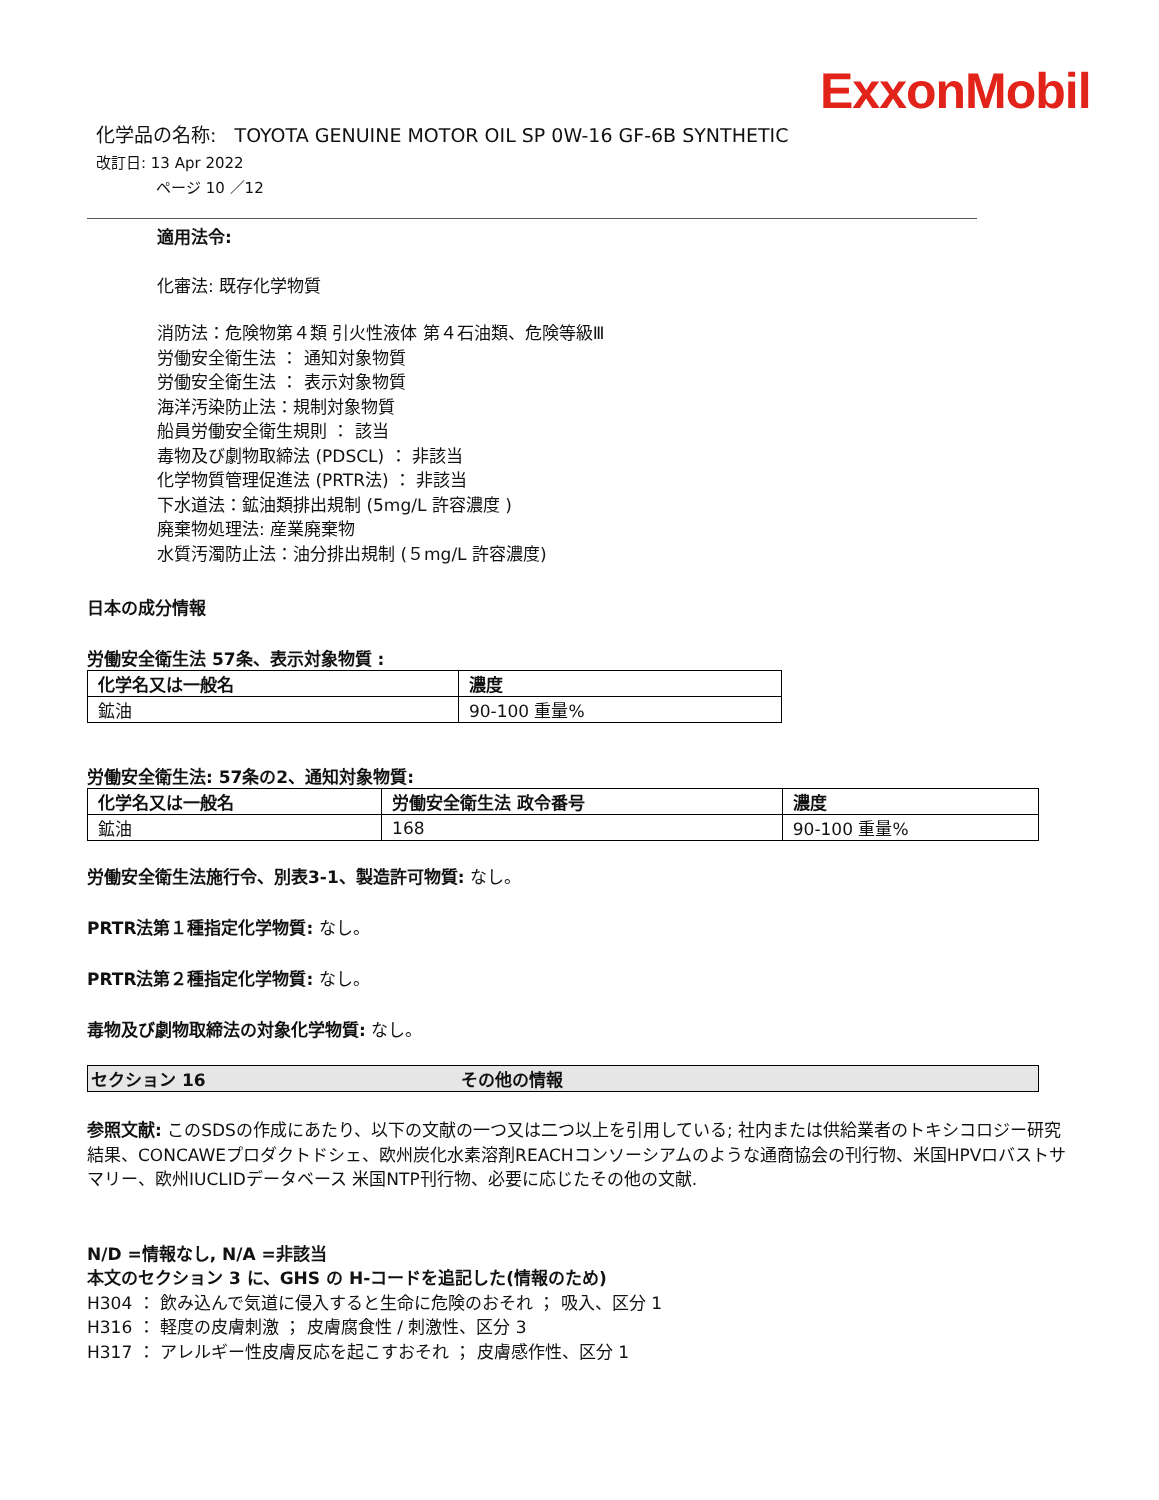ExxonMobil
化学品の名称: TOYOTA GENUINE MOTOR OIL SP 0W-16 GF-6B SYNTHETIC
改訂日: 13 Apr 2022
ページ 10 ／12
適用法令:
化審法: 既存化学物質
消防法：危険物第４類 引火性液体 第４石油類、危険等級Ⅲ
労働安全衛生法 ： 通知対象物質
労働安全衛生法 ： 表示対象物質
海洋汚染防止法：規制対象物質
船員労働安全衛生規則 ： 該当
毒物及び劇物取締法 (PDSCL) ： 非該当
化学物質管理促進法 (PRTR法) ： 非該当
下水道法：鉱油類排出規制 (5mg/L 許容濃度 )
廃棄物処理法: 産業廃棄物
水質汚濁防止法：油分排出規制 (５mg/L 許容濃度)
日本の成分情報
労働安全衛生法 57条、表示対象物質 :
| 化学名又は一般名 | 濃度 |
| --- | --- |
| 鉱油 | 90-100 重量% |
労働安全衛生法: 57条の2、通知対象物質:
| 化学名又は一般名 | 労働安全衛生法 政令番号 | 濃度 |
| --- | --- | --- |
| 鉱油 | 168 | 90-100 重量% |
労働安全衛生法施行令、別表3-1、製造許可物質: なし。
PRTR法第１種指定化学物質: なし。
PRTR法第２種指定化学物質: なし。
毒物及び劇物取締法の対象化学物質: なし。
セクション 16 その他の情報
参照文献: このSDSの作成にあたり、以下の文献の一つ又は二つ以上を引用している; 社内または供給業者のトキシコロジー研究結果、CONCAWEプロダクトドシェ、欧州炭化水素溶剤REACHコンソーシアムのような通商協会の刊行物、米国HPVロバストサマリー、欧州IUCLIDデータベース 米国NTP刊行物、必要に応じたその他の文献.
N/D =情報なし, N/A =非該当
本文のセクション 3 に、GHS の H-コードを追記した(情報のため)
H304 ： 飲み込んで気道に侵入すると生命に危険のおそれ ； 吸入、区分 1
H316 ： 軽度の皮膚刺激 ； 皮膚腐食性 / 刺激性、区分 3
H317 ： アレルギー性皮膚反応を起こすおそれ ； 皮膚感作性、区分 1